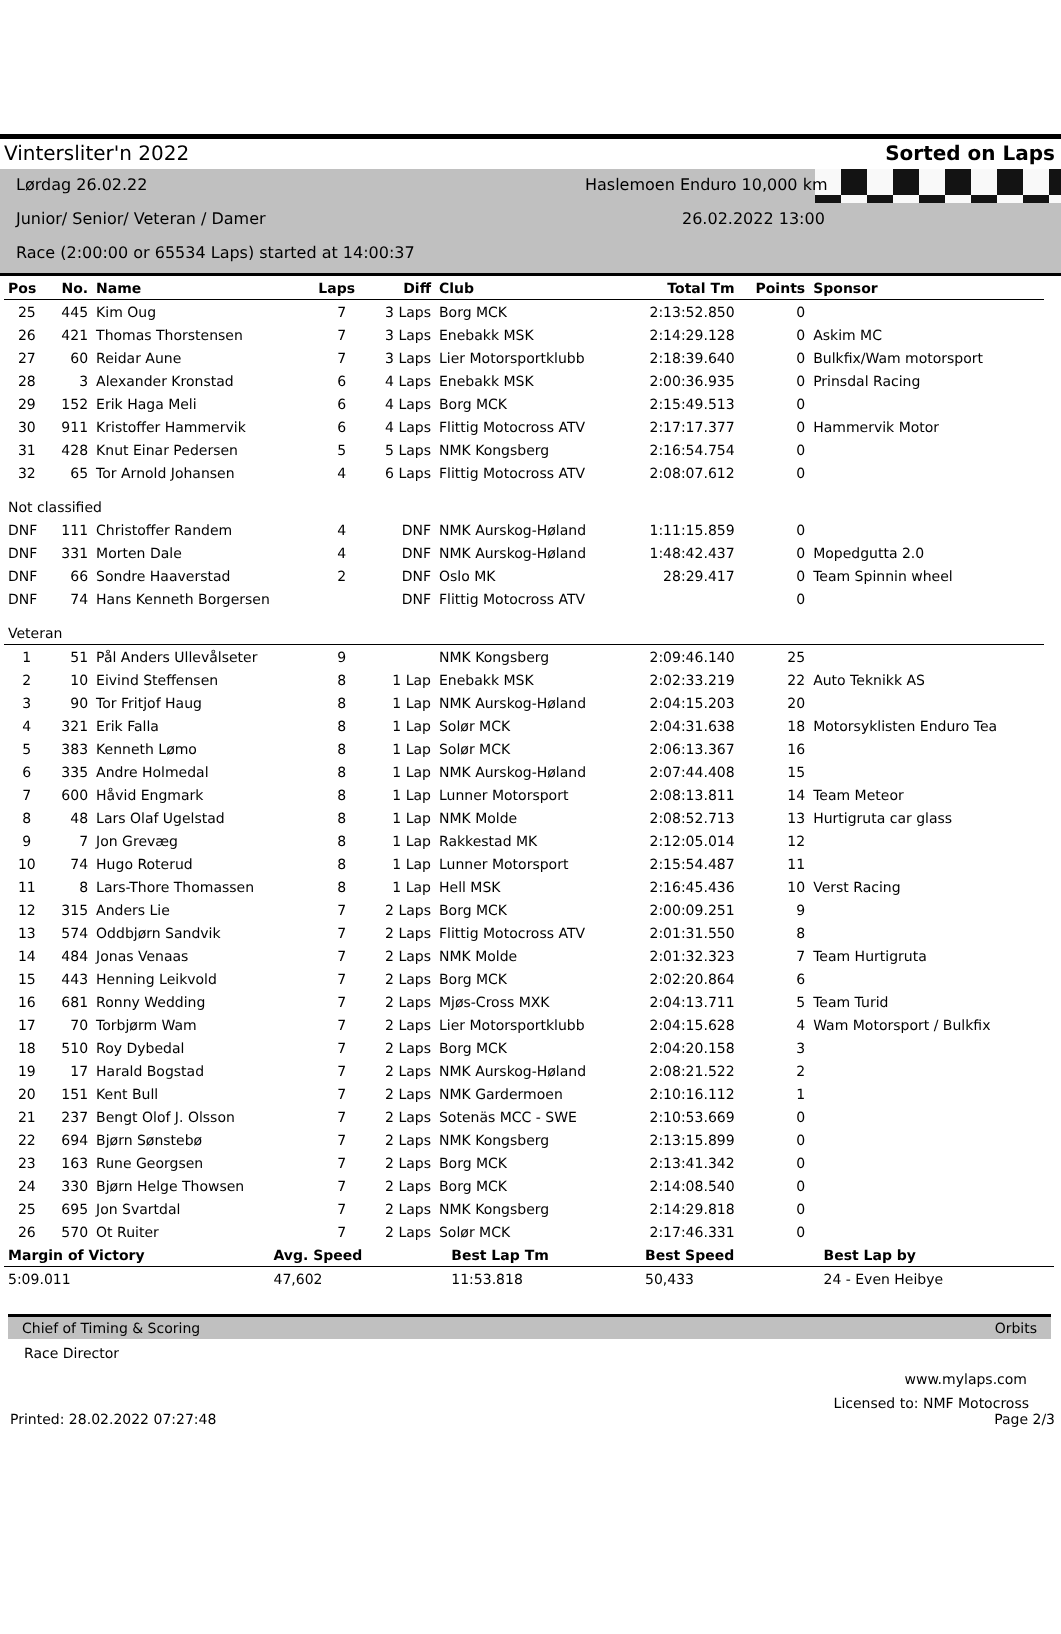Vintersliter'n 2022 Sorted on Laps
Lørdag 26.02.22 Haslemoen Enduro 10,000 km
Junior/ Senior/ Veteran / Damer 26.02.2022 13:00
Race (2:00:00 or 65534 Laps) started at 14:00:37
| Pos | No. | Name | Laps | Diff | Club | Total Tm | Points | Sponsor |
| --- | --- | --- | --- | --- | --- | --- | --- | --- |
| 25 | 445 | Kim Oug | 7 | 3 Laps | Borg MCK | 2:13:52.850 | 0 | |
| 26 | 421 | Thomas Thorstensen | 7 | 3 Laps | Enebakk MSK | 2:14:29.128 | 0 | Askim MC |
| 27 | 60 | Reidar Aune | 7 | 3 Laps | Lier Motorsportklubb | 2:18:39.640 | 0 | Bulkfix/Wam motorsport |
| 28 | 3 | Alexander Kronstad | 6 | 4 Laps | Enebakk MSK | 2:00:36.935 | 0 | Prinsdal Racing |
| 29 | 152 | Erik Haga Meli | 6 | 4 Laps | Borg MCK | 2:15:49.513 | 0 | |
| 30 | 911 | Kristoffer Hammervik | 6 | 4 Laps | Flittig Motocross ATV | 2:17:17.377 | 0 | Hammervik Motor |
| 31 | 428 | Knut Einar Pedersen | 5 | 5 Laps | NMK Kongsberg | 2:16:54.754 | 0 | |
| 32 | 65 | Tor Arnold Johansen | 4 | 6 Laps | Flittig Motocross ATV | 2:08:07.612 | 0 | |
| Not classified | | | | | | | | |
| DNF | 111 | Christoffer Randem | 4 | DNF | NMK Aurskog-Høland | 1:11:15.859 | 0 | |
| DNF | 331 | Morten Dale | 4 | DNF | NMK Aurskog-Høland | 1:48:42.437 | 0 | Mopedgutta 2.0 |
| DNF | 66 | Sondre Haaverstad | 2 | DNF | Oslo MK | 28:29.417 | 0 | Team Spinnin wheel |
| DNF | 74 | Hans Kenneth Borgersen | | DNF | Flittig Motocross ATV | | 0 | |
| Veteran | | | | | | | | |
| 1 | 51 | Pål Anders Ullevålseter | 9 | | NMK Kongsberg | 2:09:46.140 | 25 | |
| 2 | 10 | Eivind Steffensen | 8 | 1 Lap | Enebakk MSK | 2:02:33.219 | 22 | Auto Teknikk AS |
| 3 | 90 | Tor Fritjof Haug | 8 | 1 Lap | NMK Aurskog-Høland | 2:04:15.203 | 20 | |
| 4 | 321 | Erik Falla | 8 | 1 Lap | Solør MCK | 2:04:31.638 | 18 | Motorsyklisten Enduro Tea |
| 5 | 383 | Kenneth Lømo | 8 | 1 Lap | Solør MCK | 2:06:13.367 | 16 | |
| 6 | 335 | Andre Holmedal | 8 | 1 Lap | NMK Aurskog-Høland | 2:07:44.408 | 15 | |
| 7 | 600 | Håvid Engmark | 8 | 1 Lap | Lunner Motorsport | 2:08:13.811 | 14 | Team Meteor |
| 8 | 48 | Lars Olaf Ugelstad | 8 | 1 Lap | NMK Molde | 2:08:52.713 | 13 | Hurtigruta car glass |
| 9 | 7 | Jon Grevæg | 8 | 1 Lap | Rakkestad MK | 2:12:05.014 | 12 | |
| 10 | 74 | Hugo Roterud | 8 | 1 Lap | Lunner Motorsport | 2:15:54.487 | 11 | |
| 11 | 8 | Lars-Thore Thomassen | 8 | 1 Lap | Hell MSK | 2:16:45.436 | 10 | Verst Racing |
| 12 | 315 | Anders Lie | 7 | 2 Laps | Borg MCK | 2:00:09.251 | 9 | |
| 13 | 574 | Oddbjørn Sandvik | 7 | 2 Laps | Flittig Motocross ATV | 2:01:31.550 | 8 | |
| 14 | 484 | Jonas Venaas | 7 | 2 Laps | NMK Molde | 2:01:32.323 | 7 | Team Hurtigruta |
| 15 | 443 | Henning Leikvold | 7 | 2 Laps | Borg MCK | 2:02:20.864 | 6 | |
| 16 | 681 | Ronny Wedding | 7 | 2 Laps | Mjøs-Cross MXK | 2:04:13.711 | 5 | Team Turid |
| 17 | 70 | Torbjørm Wam | 7 | 2 Laps | Lier Motorsportklubb | 2:04:15.628 | 4 | Wam Motorsport / Bulkfix |
| 18 | 510 | Roy Dybedal | 7 | 2 Laps | Borg MCK | 2:04:20.158 | 3 | |
| 19 | 17 | Harald Bogstad | 7 | 2 Laps | NMK Aurskog-Høland | 2:08:21.522 | 2 | |
| 20 | 151 | Kent Bull | 7 | 2 Laps | NMK Gardermoen | 2:10:16.112 | 1 | |
| 21 | 237 | Bengt Olof J. Olsson | 7 | 2 Laps | Sotenäs MCC - SWE | 2:10:53.669 | 0 | |
| 22 | 694 | Bjørn Sønstebø | 7 | 2 Laps | NMK Kongsberg | 2:13:15.899 | 0 | |
| 23 | 163 | Rune Georgsen | 7 | 2 Laps | Borg MCK | 2:13:41.342 | 0 | |
| 24 | 330 | Bjørn Helge Thowsen | 7 | 2 Laps | Borg MCK | 2:14:08.540 | 0 | |
| 25 | 695 | Jon Svartdal | 7 | 2 Laps | NMK Kongsberg | 2:14:29.818 | 0 | |
| 26 | 570 | Ot Ruiter | 7 | 2 Laps | Solør MCK | 2:17:46.331 | 0 | |
| Margin of Victory | Avg. Speed | Best Lap Tm | Best Speed | Best Lap by |
| --- | --- | --- | --- | --- |
| 5:09.011 | 47,602 | 11:53.818 | 50,433 | 24 - Even Heibye |
Chief of Timing & Scoring Orbits
Race Director
www.mylaps.com
Licensed to: NMF Motocross
Printed: 28.02.2022 07:27:48 Page 2/3